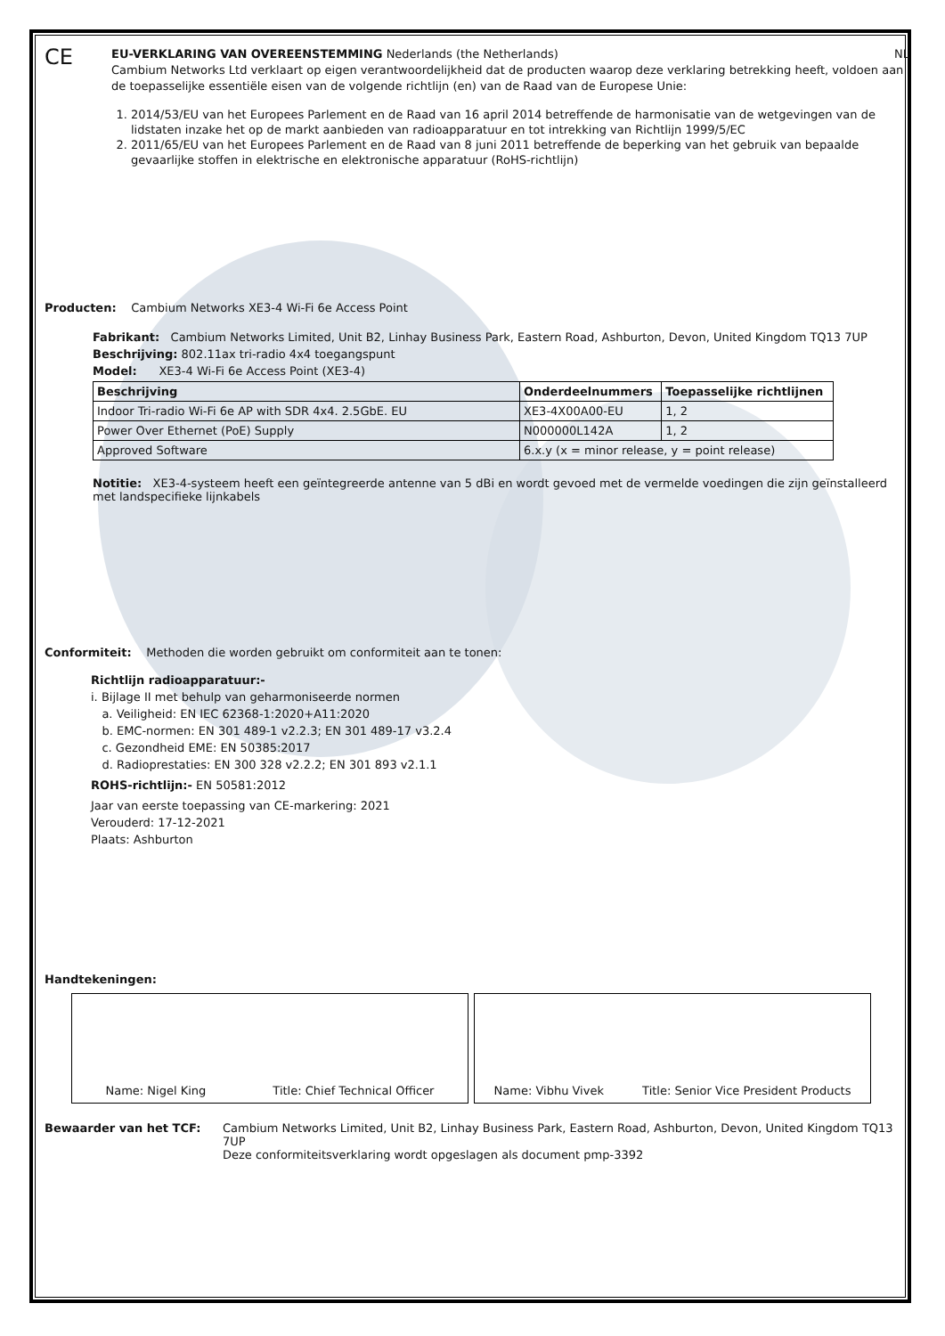CE
EU-VERKLARING VAN OVEREENSTEMMING Nederlands (the Netherlands) NL
Cambium Networks Ltd verklaart op eigen verantwoordelijkheid dat de producten waarop deze verklaring betrekking heeft, voldoen aan de toepasselijke essentiële eisen van de volgende richtlijn (en) van de Raad van de Europese Unie:
1. 2014/53/EU van het Europees Parlement en de Raad van 16 april 2014 betreffende de harmonisatie van de wetgevingen van de lidstaten inzake het op de markt aanbieden van radioapparatuur en tot intrekking van Richtlijn 1999/5/EC
2. 2011/65/EU van het Europees Parlement en de Raad van 8 juni 2011 betreffende de beperking van het gebruik van bepaalde gevaarlijke stoffen in elektrische en elektronische apparatuur (RoHS-richtlijn)
Producten: Cambium Networks XE3-4 Wi-Fi 6e Access Point
Fabrikant: Cambium Networks Limited, Unit B2, Linhay Business Park, Eastern Road, Ashburton, Devon, United Kingdom TQ13 7UP
Beschrijving: 802.11ax tri-radio 4x4 toegangspunt
Model: XE3-4 Wi-Fi 6e Access Point (XE3-4)
| Beschrijving | Onderdeelnummers | Toepasselijke richtlijnen |
| --- | --- | --- |
| Indoor Tri-radio Wi-Fi 6e AP with SDR 4x4. 2.5GbE. EU | XE3-4X00A00-EU | 1, 2 |
| Power Over Ethernet (PoE) Supply | N000000L142A | 1, 2 |
| Approved Software | 6.x.y (x = minor release, y = point release) | |
Notitie: XE3-4-systeem heeft een geïntegreerde antenne van 5 dBi en wordt gevoed met de vermelde voedingen die zijn geïnstalleerd met landspecifieke lijnkabels
Conformiteit: Methoden die worden gebruikt om conformiteit aan te tonen:
Richtlijn radioapparatuur:-
i. Bijlage II met behulp van geharmoniseerde normen
a. Veiligheid: EN IEC 62368-1:2020+A11:2020
b. EMC-normen: EN 301 489-1 v2.2.3; EN 301 489-17 v3.2.4
c. Gezondheid EME: EN 50385:2017
d. Radioprestaties: EN 300 328 v2.2.2; EN 301 893 v2.1.1
ROHS-richtlijn:- EN 50581:2012
Jaar van eerste toepassing van CE-markering: 2021
Verouderd: 17-12-2021
Plaats: Ashburton
Handtekeningen:
Name: Nigel King Title: Chief Technical Officer Name: Vibhu Vivek Title: Senior Vice President Products
Bewaarder van het TCF: Cambium Networks Limited, Unit B2, Linhay Business Park, Eastern Road, Ashburton, Devon, United Kingdom TQ13 7UP
Deze conformiteitsverklaring wordt opgeslagen als document pmp-3392